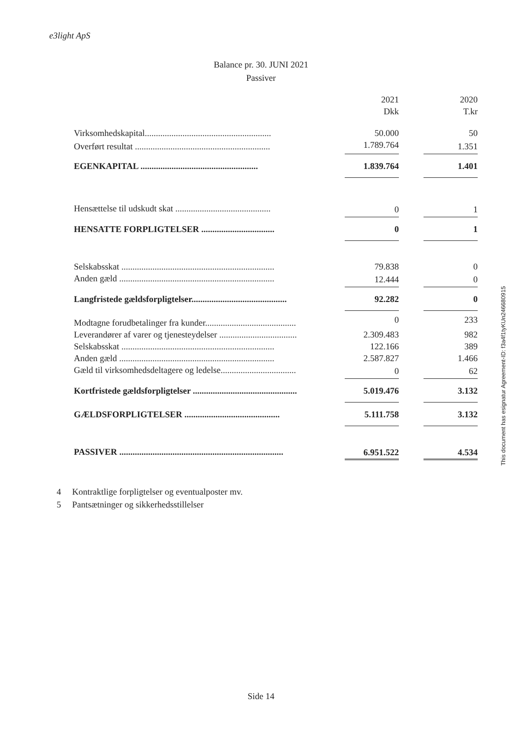e3light ApS
Balance pr. 30. JUNI 2021
Passiver
| | | 2021 Dkk | | 2020 T.kr |
| Virksomhedskapital......................................................... | | 50.000 | | 50 |
| Overført resultat ............................................................. | | 1.789.764 | | 1.351 |
| EGENKAPITAL ..................................................... | | 1.839.764 | | 1.401 |
| Hensættelse til udskudt skat ........................................... | | 0 | | 1 |
| HENSATTE FORPLIGTELSER ................................. | | 0 | | 1 |
| Selskabsskat ..................................................................... | | 79.838 | | 0 |
| Anden gæld ...................................................................... | | 12.444 | | 0 |
| Langfristede gældsforpligtelser........................................... | | 92.282 | | 0 |
| Modtagne forudbetalinger fra kunder......................................... | | 0 | | 233 |
| Leverandører af varer og tjenesteydelser ................................... | | 2.309.483 | | 982 |
| Selskabsskat ..................................................................... | | 122.166 | | 389 |
| Anden gæld ...................................................................... | | 2.587.827 | | 1.466 |
| Gæld til virksomhedsdeltagere og ledelse.................................. | | 0 | | 62 |
| Kortfristede gældsforpligtelser ............................................... | | 5.019.476 | | 3.132 |
| GÆLDSFORPLIGTELSER ........................................... | | 5.111.758 | | 3.132 |
| PASSIVER .......................................................................... | | 6.951.522 | | 4.534 |
4 Kontraktlige forpligtelser og eventualposter mv.
5 Pantsætninger og sikkerhedsstillelser
Side 14
This document has esignatur Agreement-ID: f3a4f1tyKUn246680915